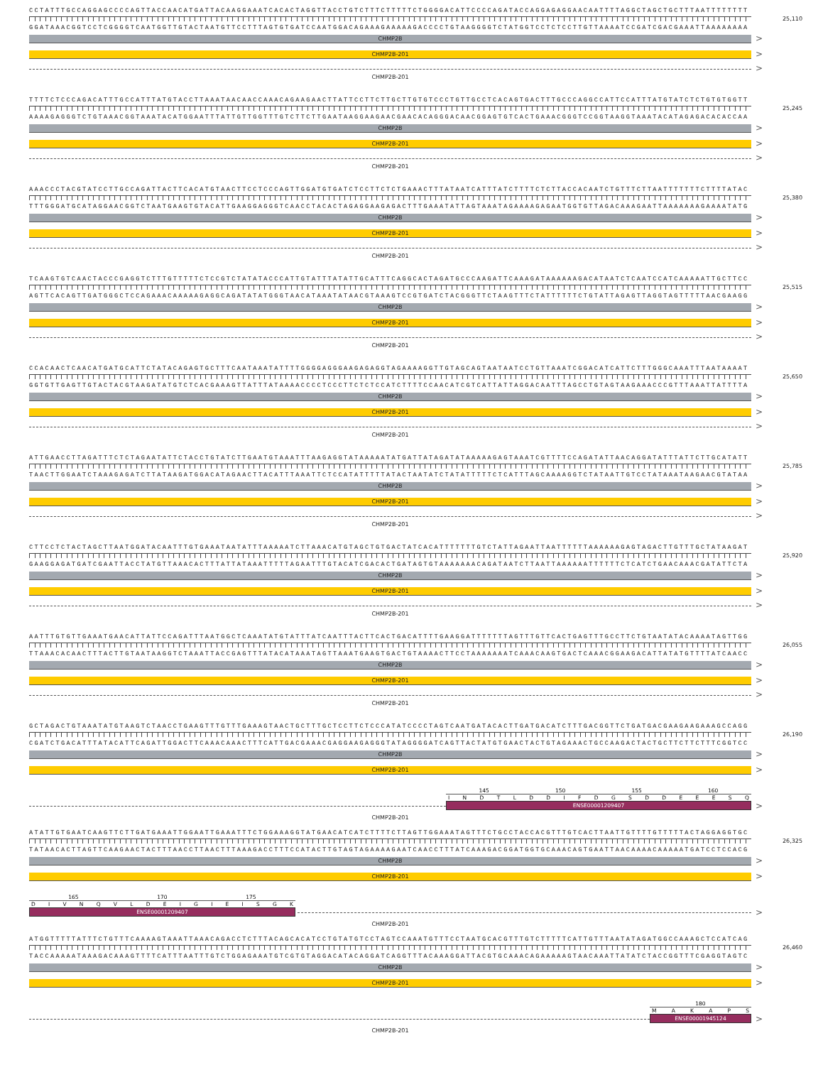CCTATTTGCCAGGAGCCCCAGTTACCAACATGATTACAAGGAAATCACACTAGGTTACCTGTCTTTCTTTTTCTGGGGACATTCCCCAGATACCAGGAGAGGAACAATTTTAGGCTAGCTGCTTTAATTTTTTTT
GGATAAACGGTCCTCGGGGTCAATGGTTGTACTAATGTTCCTTTAGTGTGATCCAATGGACAGAAAGAAAAAGACCCCTGTAAGGGGTCTATGGTCCTCTCCTTGTTAAAATCCGATCGACGAAATTAAAAAAAA
25,110
CHMP2B >
CHMP2B-201 >
>
CHMP2B-201
TTTTCTCCCAGACATTTGCCATTTATGTACCTTAAATAACAACCAAACAGAAGAACTTATTCCTTCTTGCTTGTGTCCCTGTTGCCTCACAGTGACTTTGCCCAGGCCATTCCATTTATGTATCTCTGTGTGGTT
AAAAGAGGGTCTGTAAACGGTAAATACATGGAATTTATTGTTGGTTTGTCTTCTTGAATAAGGAAGAACGAACACAGGGACAACGGAGTGTCACTGAAACGGGTCCGGTAAGGTAAATACATAGAGACACACCAA
25,245
CHMP2B >
CHMP2B-201 >
>
CHMP2B-201
AAACCCTACGTATCCTTGCCAGATTACTTCACATGTAACTTCCTCCCAGTTGGATGTGATCTCCTTCTCTGAAACTTTATAATCATTTATCTTTTCTCTTACCACAATCTGTTTCTTAATTTTTTTCTTTTATAC
TTTGGGATGCATAGGAACGGTCTAATGAAGTGTACATTGAAGGAGGGTCAACCTACACTAGAGGAAGAGACTTTGAAATATTAGTAAATAGAAAAGAGAATGGTGTTAGACAAAGAATTAAAAAAAGAAAATATG
25,380
CHMP2B >
CHMP2B-201 >
>
CHMP2B-201
TCAAGTGTCAACTACCCGAGGTCTTTGTTTTTCTCCGTCTATATACCCATTGTATTTATATTGCATTTCAGGCACTAGATGCCCAAGATTCAAAGATAAAAAAGACATAATCTCAATCCATCAAAAATTGCTTCC
AGTTCACAGTTGATGGGCTCCAGAAACAAAAAGAGGCAGATATATGGGTAACATAAATATAACGTAAAGTCCGTGATCTACGGGTTCTAAGTTTCTATTTTTTCTGTATTAGAGTTAGGTAGTTTTTAACGAAGG
25,515
CHMP2B >
CHMP2B-201 >
>
CHMP2B-201
CCACAACTCAACATGATGCATTCTATACAGAGTGCTTTCAATAAATATTTTGGGGAGGGAAGAGAGGTAGAAAAGGTTGTAGCAGTAATAATCCTGTTAAATCGGACATCATTCTTTGGGCAAATTTAATAAAAT
GGTGTTGAGTTGTACTACGTAAGATATGTCTCACGAAAGTTATTTATAAAACCCCTCCCTTCTCTCCATCTTTTCCAACATCGTCATTATTAGGACAATTTAGCCTGTAGTAAGAAACCCGTTTAAATTATTTTA
25,650
CHMP2B >
CHMP2B-201 >
>
CHMP2B-201
ATTGAACCTTAGATTTCTCTAGAATATTCTACCTGTATCTTGAATGTAAATTTAAGAGGTATAAAAATATGATTATAGATATAAAAAGAGTAAATCGTTTTCCAGATATTAACAGGATATTTATTCTTGCATATT
TAACTTGGAATCTAAAGAGATCTTATAAGATGGACATAGAACTTACATTTAAATTCTCCATATTTTTATACTAATATCTATATTTTTCTCATTTAGCAAAAGGTCTATAATTGTCCTATAAATAAGAACGTATAA
25,785
CHMP2B >
CHMP2B-201 >
>
CHMP2B-201
CTTCCTCTACTAGCTTAATGGATACAATTTGTGAAATAATATTTAAAAATCTTAAACATGTAGCTGTGACTATCACATTTTTTTGTCTATTAGAATTAATTTTTTAAAAAAGAGTAGACTTGTTTGCTATAAGAT
GAAGGAGATGATCGAATTACCTATGTTAAACACTTTATTATAAATTTTTAGAATTTGTACATCGACACTGATAGTGTAAAAAAACAGATAATCTTAATTAAAAAATTTTTTCTCATCTGAACAAACGATATTCTA
25,920
CHMP2B >
CHMP2B-201 >
>
CHMP2B-201
AATTTGTGTTGAAATGAACATTATTCCAGATTTAATGGCTCAAATATGTATTTATCAATTTACTTCACTGACATTTTGAAGGATTTTTTTAGTTTGTTCACTGAGTTTGCCTTCTGTAATATACAAAATAGTTGG
TTAAACACAACTTTACTTGTAATAAGGTCTAAATTACCGAGTTTATACATAAATAGTTAAATGAAGTGACTGTAAAACTTCCTAAAAAAATCAAACAAGTGACTCAAACGGAAGACATTATATGTTTTATCAACC
26,055
CHMP2B >
CHMP2B-201 >
>
CHMP2B-201
GCTAGACTGTAAATATGTAAGTCTAACCTGAAGTTTGTTTGAAAGTAACTGCTTTGCTCCTTCTCCCATATCCCCTAGTCAATGATACACTTGATGACATCTTTGACGGTTCTGATGACGAAGAAGAAAGCCAGG
CGATCTGACATTTATACATTCAGATTGGACTTCAAACAAACTTTCATTGACGAAACGAGGAAGAGGGTATAGGGGATCAGTTACTATGTGAACTACTGTAGAAACTGCCAAGACTACTGCTTCTTCTTTCGGTCC
26,190
CHMP2B >
CHMP2B-201 >
145 150 155 160
INDTLDDIFDGSDDEEESQ
ENSE00001209407
>
CHMP2B-201
ATATTGTGAATCAAGTTCTTGATGAAATTGGAATTGAAATTTCTGGAAAGGTATGAACATCATCTTTTCTTAGTTGGAAATAGTTTCTGCCTACCACGTTTGTCACTTAATTGTTTTGTTTTTACTAGGAGGTGC
TATAACACTTAGTTCAAGAACTACTTTAACCTTAACTTTAAAGACCTTTCCATACTTGTAGTAGAAAAGAATCAACCTTTATCAAAGACGGATGGTGCAAACAGTGAATTAACAAAACAAAAATGATCCTCCACG
26,325
CHMP2B >
CHMP2B-201 >
165 170 175
DIVNQVLDEIGIEISGK
ENSE00001209407
>
CHMP2B-201
ATGGTTTTTATTTCTGTTTCAAAAGTAAATTAAACAGACCTCTTTACAGCACATCCTGTATGTCCTAGTCCAAATGTTTCCTAATGCACGTTTGTCTTTTTCATTGTTTAATATAGATGGCCAAAGCTCCATCAG
TACCAAAAATAAAGACAAAGTTTTCATTTAATTTGTCTGGAGAAATGTCGTGTAGGACATACAGGATCAGGTTTACAAAGGATTACGTGCAAACAGAAAAAGTAACAAATTATATCTACCGGTTTCGAGGTAGTC
26,460
CHMP2B >
CHMP2B-201 >
180
MAKAPS
ENSE00001945124
>
CHMP2B-201